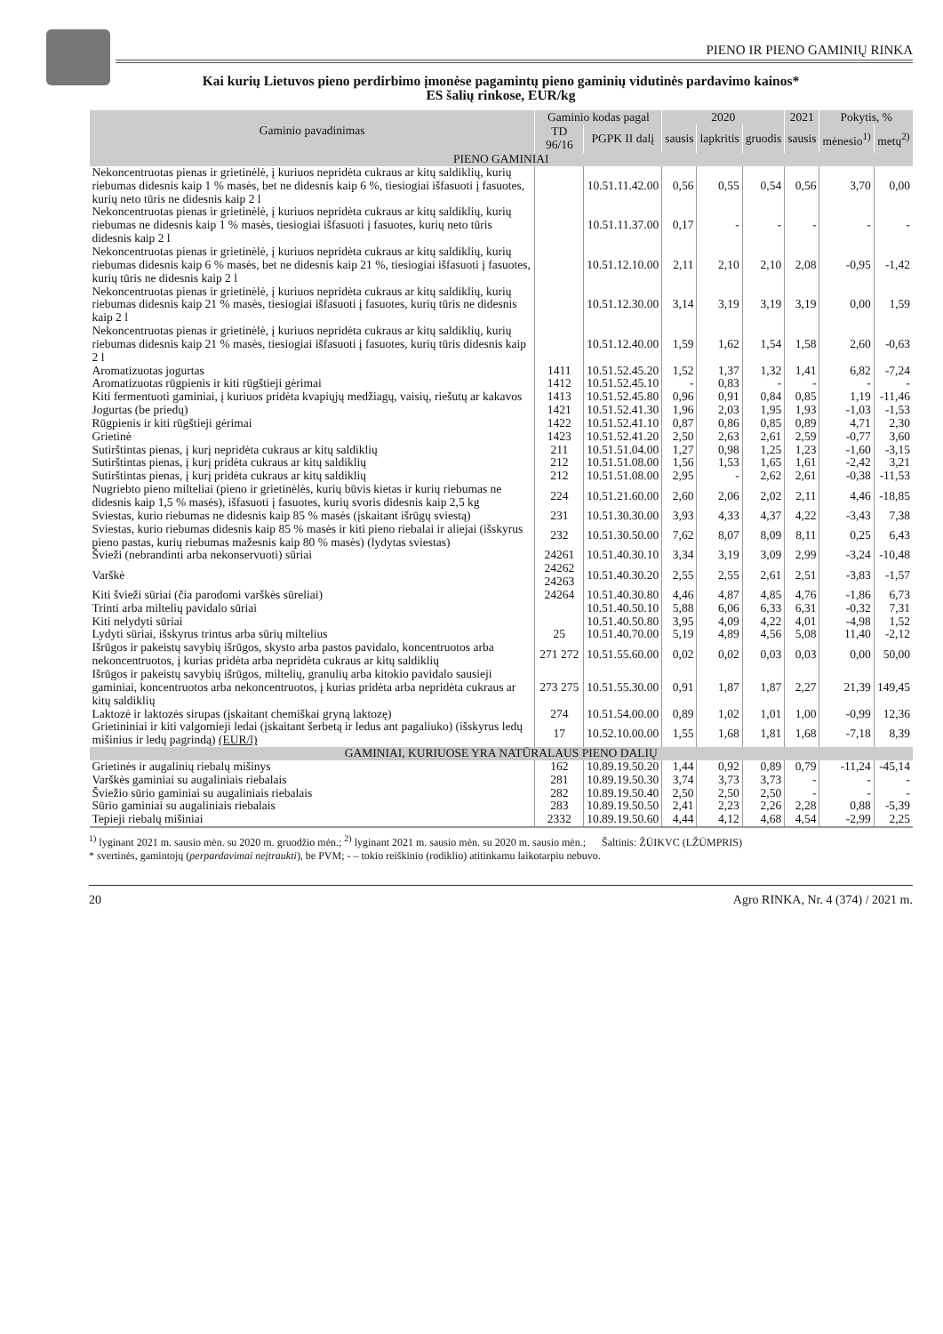PIENO IR PIENO GAMINIŲ RINKA
Kai kurių Lietuvos pieno perdirbimo įmonėse pagamintų pieno gaminių vidutinės pardavimo kainos*
ES šalių rinkose, EUR/kg
| Gaminio pavadinimas | Gaminio kodas pagal | | 2020 | | | 2021 | Pokytis, % | |
| --- | --- | --- | --- | --- | --- | --- | --- | --- |
| | TD 96/16 | PGPK II dalį | sausis | lapkritis | gruodis | sausis | mėnesio<sup>1)</sup> | metų<sup>2)</sup> |
| PIENO GAMINIAI | | | | | | | | |
| Nekoncentruotas pienas ir grietinėlė, į kuriuos nepridėta cukraus ar kitų saldiklių, kurių riebumas didesnis kaip 1 % masės, bet ne didesnis kaip 6 %, tiesiogiai išfasuoti į fasuotes, kurių neto tūris ne didesnis kaip 2 l | | 10.51.11.42.00 | 0,56 | 0,55 | 0,54 | 0,56 | 3,70 | 0,00 |
| Nekoncentruotas pienas ir grietinėlė, į kuriuos nepridėta cukraus ar kitų saldiklių, kurių riebumas ne didesnis kaip 1 % masės, tiesiogiai išfasuoti į fasuotes, kurių neto tūris didesnis kaip 2 l | | 10.51.11.37.00 | 0,17 | - | - | - | - | - |
| Nekoncentruotas pienas ir grietinėlė, į kuriuos nepridėta cukraus ar kitų saldiklių, kurių riebumas didesnis kaip 6 % masės, bet ne didesnis kaip 21 %, tiesiogiai išfasuoti į fasuotes, kurių tūris ne didesnis kaip 2 l | | 10.51.12.10.00 | 2,11 | 2,10 | 2,10 | 2,08 | -0,95 | -1,42 |
| Nekoncentruotas pienas ir grietinėlė, į kuriuos nepridėta cukraus ar kitų saldiklių, kurių riebumas didesnis kaip 21 % masės, tiesiogiai išfasuoti į fasuotes, kurių tūris ne didesnis kaip 2 l | | 10.51.12.30.00 | 3,14 | 3,19 | 3,19 | 3,19 | 0,00 | 1,59 |
| Nekoncentruotas pienas ir grietinėlė, į kuriuos nepridėta cukraus ar kitų saldiklių, kurių riebumas didesnis kaip 21 % masės, tiesiogiai išfasuoti į fasuotes, kurių tūris didesnis kaip 2 l | | 10.51.12.40.00 | 1,59 | 1,62 | 1,54 | 1,58 | 2,60 | -0,63 |
| Aromatizuotas jogurtas | 1411 | 10.51.52.45.20 | 1,52 | 1,37 | 1,32 | 1,41 | 6,82 | -7,24 |
| Aromatizuotas rūgpienis ir kiti rūgštieji gėrimai | 1412 | 10.51.52.45.10 | - | 0,83 | - | - | - | - |
| Kiti fermentuoti gaminiai, į kuriuos pridėta kvapiųjų medžiagų, vaisių, riešutų ar kakavos | 1413 | 10.51.52.45.80 | 0,96 | 0,91 | 0,84 | 0,85 | 1,19 | -11,46 |
| Jogurtas (be priedų) | 1421 | 10.51.52.41.30 | 1,96 | 2,03 | 1,95 | 1,93 | -1,03 | -1,53 |
| Rūgpienis ir kiti rūgštieji gėrimai | 1422 | 10.51.52.41.10 | 0,87 | 0,86 | 0,85 | 0,89 | 4,71 | 2,30 |
| Grietinė | 1423 | 10.51.52.41.20 | 2,50 | 2,63 | 2,61 | 2,59 | -0,77 | 3,60 |
| Sutirštintas pienas, į kurį nepridėta cukraus ar kitų saldiklių | 211 | 10.51.51.04.00 | 1,27 | 0,98 | 1,25 | 1,23 | -1,60 | -3,15 |
| Sutirštintas pienas, į kurį pridėta cukraus ar kitų saldiklių | 212 | 10.51.51.08.00 | 1,56 | 1,53 | 1,65 | 1,61 | -2,42 | 3,21 |
| Sutirštintas pienas, į kurį pridėta cukraus ar kitų saldiklių | 212 | 10.51.51.08.00 | 2,95 | - | 2,62 | 2,61 | -0,38 | -11,53 |
| Nugriebto pieno milteliai (pieno ir grietinėlės, kurių būvis kietas ir kurių riebumas ne didesnis kaip 1,5 % masės), išfasuoti į fasuotes, kurių svoris didesnis kaip 2,5 kg | 224 | 10.51.21.60.00 | 2,60 | 2,06 | 2,02 | 2,11 | 4,46 | -18,85 |
| Sviestas, kurio riebumas ne didesnis kaip 85 % masės (įskaitant išrūgų sviestą) | 231 | 10.51.30.30.00 | 3,93 | 4,33 | 4,37 | 4,22 | -3,43 | 7,38 |
| Sviestas, kurio riebumas didesnis kaip 85 % masės ir kiti pieno riebalai ir aliejai (išskyrus pieno pastas, kurių riebumas mažesnis kaip 80 % masės) (lydytas sviestas) | 232 | 10.51.30.50.00 | 7,62 | 8,07 | 8,09 | 8,11 | 0,25 | 6,43 |
| Švieži (nebrandinti arba nekonservuoti) sūriai | 24261 | 10.51.40.30.10 | 3,34 | 3,19 | 3,09 | 2,99 | -3,24 | -10,48 |
| Varškė | 24262 24263 | 10.51.40.30.20 | 2,55 | 2,55 | 2,61 | 2,51 | -3,83 | -1,57 |
| Kiti švieži sūriai (čia parodomi varškės sūreliai) | 24264 | 10.51.40.30.80 | 4,46 | 4,87 | 4,85 | 4,76 | -1,86 | 6,73 |
| Trinti arba miltelių pavidalo sūriai | | 10.51.40.50.10 | 5,88 | 6,06 | 6,33 | 6,31 | -0,32 | 7,31 |
| Kiti nelydyti sūriai | | 10.51.40.50.80 | 3,95 | 4,09 | 4,22 | 4,01 | -4,98 | 1,52 |
| Lydyti sūriai, išskyrus trintus arba sūrių miltelius | 25 | 10.51.40.70.00 | 5,19 | 4,89 | 4,56 | 5,08 | 11,40 | -2,12 |
| Išrūgos ir pakeistų savybių išrūgos, skysto arba pastos pavidalo, koncentruotos arba nekoncentruotos, į kurias pridėta arba nepridėta cukraus ar kitų saldiklių | 271 272 | 10.51.55.60.00 | 0,02 | 0,02 | 0,03 | 0,03 | 0,00 | 50,00 |
| Išrūgos ir pakeistų savybių išrūgos, miltelių, granulių arba kitokio pavidalo sausieji gaminiai, koncentruotos arba nekoncentruotos, į kurias pridėta arba nepridėta cukraus ar kitų saldiklių | 273 275 | 10.51.55.30.00 | 0,91 | 1,87 | 1,87 | 2,27 | 21,39 | 149,45 |
| Laktozė ir laktozės sirupas (įskaitant chemiškai gryną laktozę) | 274 | 10.51.54.00.00 | 0,89 | 1,02 | 1,01 | 1,00 | -0,99 | 12,36 |
| Grietininiai ir kiti valgomieji ledai (įskaitant šerbetą ir ledus ant pagaliuko) (išskyrus ledų mišinius ir ledų pagrindą) (EUR/l) | 17 | 10.52.10.00.00 | 1,55 | 1,68 | 1,81 | 1,68 | -7,18 | 8,39 |
| GAMINIAI, KURIUOSE YRA NATŪRALAUS PIENO DALIŲ | | | | | | | | |
| Grietinės ir augalinių riebalų mišinys | 162 | 10.89.19.50.20 | 1,44 | 0,92 | 0,89 | 0,79 | -11,24 | -45,14 |
| Varškės gaminiai su augaliniais riebalais | 281 | 10.89.19.50.30 | 3,74 | 3,73 | 3,73 | - | - | - |
| Šviežio sūrio gaminiai su augaliniais riebalais | 282 | 10.89.19.50.40 | 2,50 | 2,50 | 2,50 | - | - | - |
| Sūrio gaminiai su augaliniais riebalais | 283 | 10.89.19.50.50 | 2,41 | 2,23 | 2,26 | 2,28 | 0,88 | -5,39 |
| Tepieji riebalų mišiniai | 2332 | 10.89.19.50.60 | 4,44 | 4,12 | 4,68 | 4,54 | -2,99 | 2,25 |
<sup>1)</sup> lyginant 2021 m. sausio mėn. su 2020 m. gruodžio mėn.; <sup>2)</sup> lyginant 2021 m. sausio mėn. su 2020 m. sausio mėn.; Šaltinis: ŽŪIKVC (LŽŪMPRIS)
* svertinės, gamintojų (perpardavimai neįtraukti), be PVM; - – tokio reiškinio (rodiklio) atitinkamu laikotarpiu nebuvo.
20 Agro RINKA, Nr. 4 (374) / 2021 m.